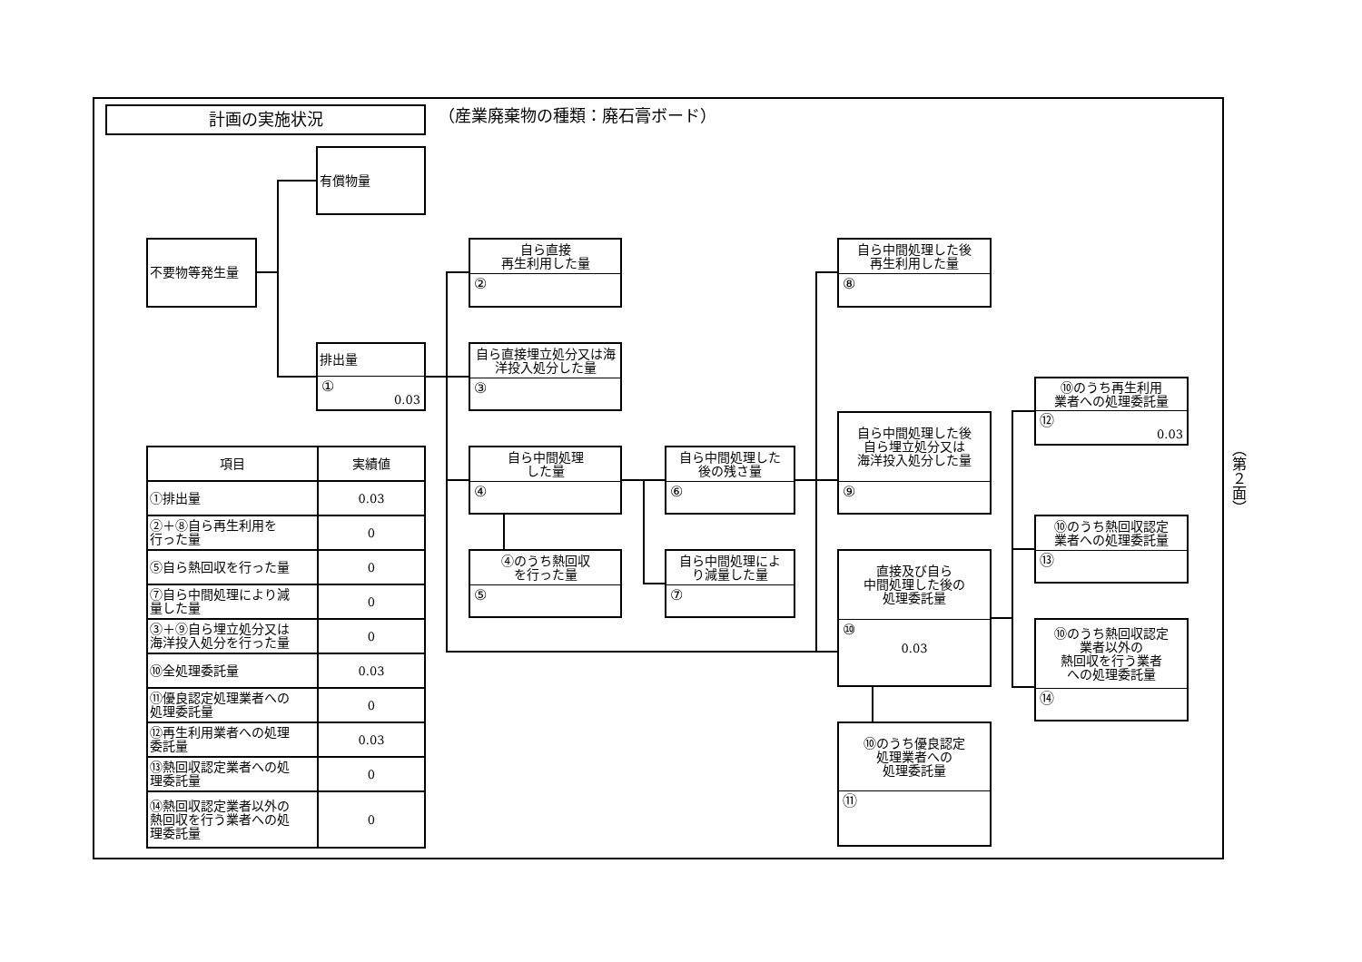計画の実施状況
（産業廃棄物の種類：廃石膏ボード）
有償物量
不要物等発生量
排出量
①
0.03
自ら直接
再生利用した量
②
自ら直接埋立処分又は海
洋投入処分した量
③
自ら中間処理
した量
④
④のうち熱回収
を行った量
⑤
自ら中間処理した
後の残さ量
⑥
自ら中間処理によ
り減量した量
⑦
自ら中間処理した後
再生利用した量
⑧
自ら中間処理した後
自ら埋立処分又は
海洋投入処分した量
⑨
直接及び自ら
中間処理した後の
処理委託量
⑩
0.03
⑩のうち優良認定
処理業者への
処理委託量
⑪
⑩のうち再生利用
業者への処理委託量
⑫
0.03
⑩のうち熱回収認定
業者への処理委託量
⑬
⑩のうち熱回収認定
業者以外の
熱回収を行う業者
への処理委託量
⑭
| 項目 | 実績値 |
| --- | --- |
| ①排出量 | 0.03 |
| ②＋⑧自ら再生利用を 行った量 | 0 |
| ⑤自ら熱回収を行った量 | 0 |
| ⑦自ら中間処理により減 量した量 | 0 |
| ③＋⑨自ら埋立処分又は 海洋投入処分を行った量 | 0 |
| ⑩全処理委託量 | 0.03 |
| ⑪優良認定処理業者への 処理委託量 | 0 |
| ⑫再生利用業者への処理 委託量 | 0.03 |
| ⑬熱回収認定業者への処 理委託量 | 0 |
| ⑭熱回収認定業者以外の 熱回収を行う業者への処 理委託量 | 0 |
（第２面）